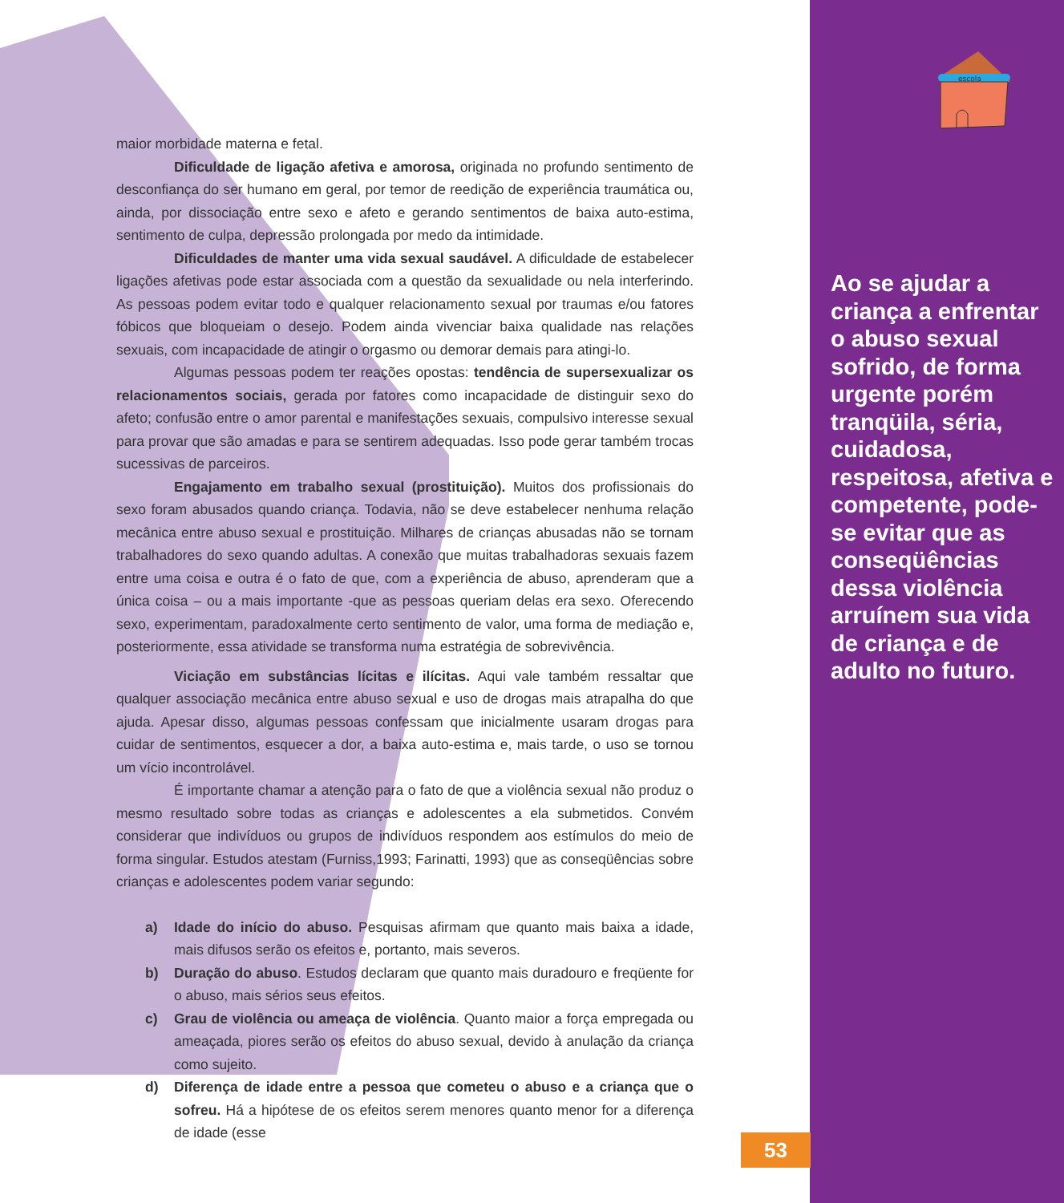escola
maior morbidade materna e fetal.
Dificuldade de ligação afetiva e amorosa, originada no profundo sentimento de desconfiança do ser humano em geral, por temor de reedição de experiência traumática ou, ainda, por dissociação entre sexo e afeto e gerando sentimentos de baixa auto-estima, sentimento de culpa, depressão prolongada por medo da intimidade.
Dificuldades de manter uma vida sexual saudável. A dificuldade de estabelecer ligações afetivas pode estar associada com a questão da sexualidade ou nela interferindo. As pessoas podem evitar todo e qualquer relacionamento sexual por traumas e/ou fatores fóbicos que bloqueiam o desejo. Podem ainda vivenciar baixa qualidade nas relações sexuais, com incapacidade de atingir o orgasmo ou demorar demais para atingi-lo.
Algumas pessoas podem ter reações opostas: tendência de supersexualizar os relacionamentos sociais, gerada por fatores como incapacidade de distinguir sexo do afeto; confusão entre o amor parental e manifestações sexuais, compulsivo interesse sexual para provar que são amadas e para se sentirem adequadas. Isso pode gerar também trocas sucessivas de parceiros.
Engajamento em trabalho sexual (prostituição). Muitos dos profissionais do sexo foram abusados quando criança. Todavia, não se deve estabelecer nenhuma relação mecânica entre abuso sexual e prostituição. Milhares de crianças abusadas não se tornam trabalhadores do sexo quando adultas. A conexão que muitas trabalhadoras sexuais fazem entre uma coisa e outra é o fato de que, com a experiência de abuso, aprenderam que a única coisa – ou a mais importante -que as pessoas queriam delas era sexo. Oferecendo sexo, experimentam, paradoxalmente certo sentimento de valor, uma forma de mediação e, posteriormente, essa atividade se transforma numa estratégia de sobrevivência.
Viciação em substâncias lícitas e ilícitas. Aqui vale também ressaltar que qualquer associação mecânica entre abuso sexual e uso de drogas mais atrapalha do que ajuda. Apesar disso, algumas pessoas confessam que inicialmente usaram drogas para cuidar de sentimentos, esquecer a dor, a baixa auto-estima e, mais tarde, o uso se tornou um vício incontrolável.
É importante chamar a atenção para o fato de que a violência sexual não produz o mesmo resultado sobre todas as crianças e adolescentes a ela submetidos. Convém considerar que indivíduos ou grupos de indivíduos respondem aos estímulos do meio de forma singular. Estudos atestam (Furniss,1993; Farinatti, 1993) que as conseqüências sobre crianças e adolescentes podem variar segundo:
a) Idade do início do abuso. Pesquisas afirmam que quanto mais baixa a idade, mais difusos serão os efeitos e, portanto, mais severos.
b) Duração do abuso. Estudos declaram que quanto mais duradouro e freqüente for o abuso, mais sérios seus efeitos.
c) Grau de violência ou ameaça de violência. Quanto maior a força empregada ou ameaçada, piores serão os efeitos do abuso sexual, devido à anulação da criança como sujeito.
d) Diferença de idade entre a pessoa que cometeu o abuso e a criança que o sofreu. Há a hipótese de os efeitos serem menores quanto menor for a diferença de idade (esse
Ao se ajudar a criança a enfrentar o abuso sexual sofrido, de forma urgente porém tranqüila, séria, cuidadosa, respeitosa, afetiva e competente, pode-se evitar que as conseqüências dessa violência arruínem sua vida de criança e de adulto no futuro.
53